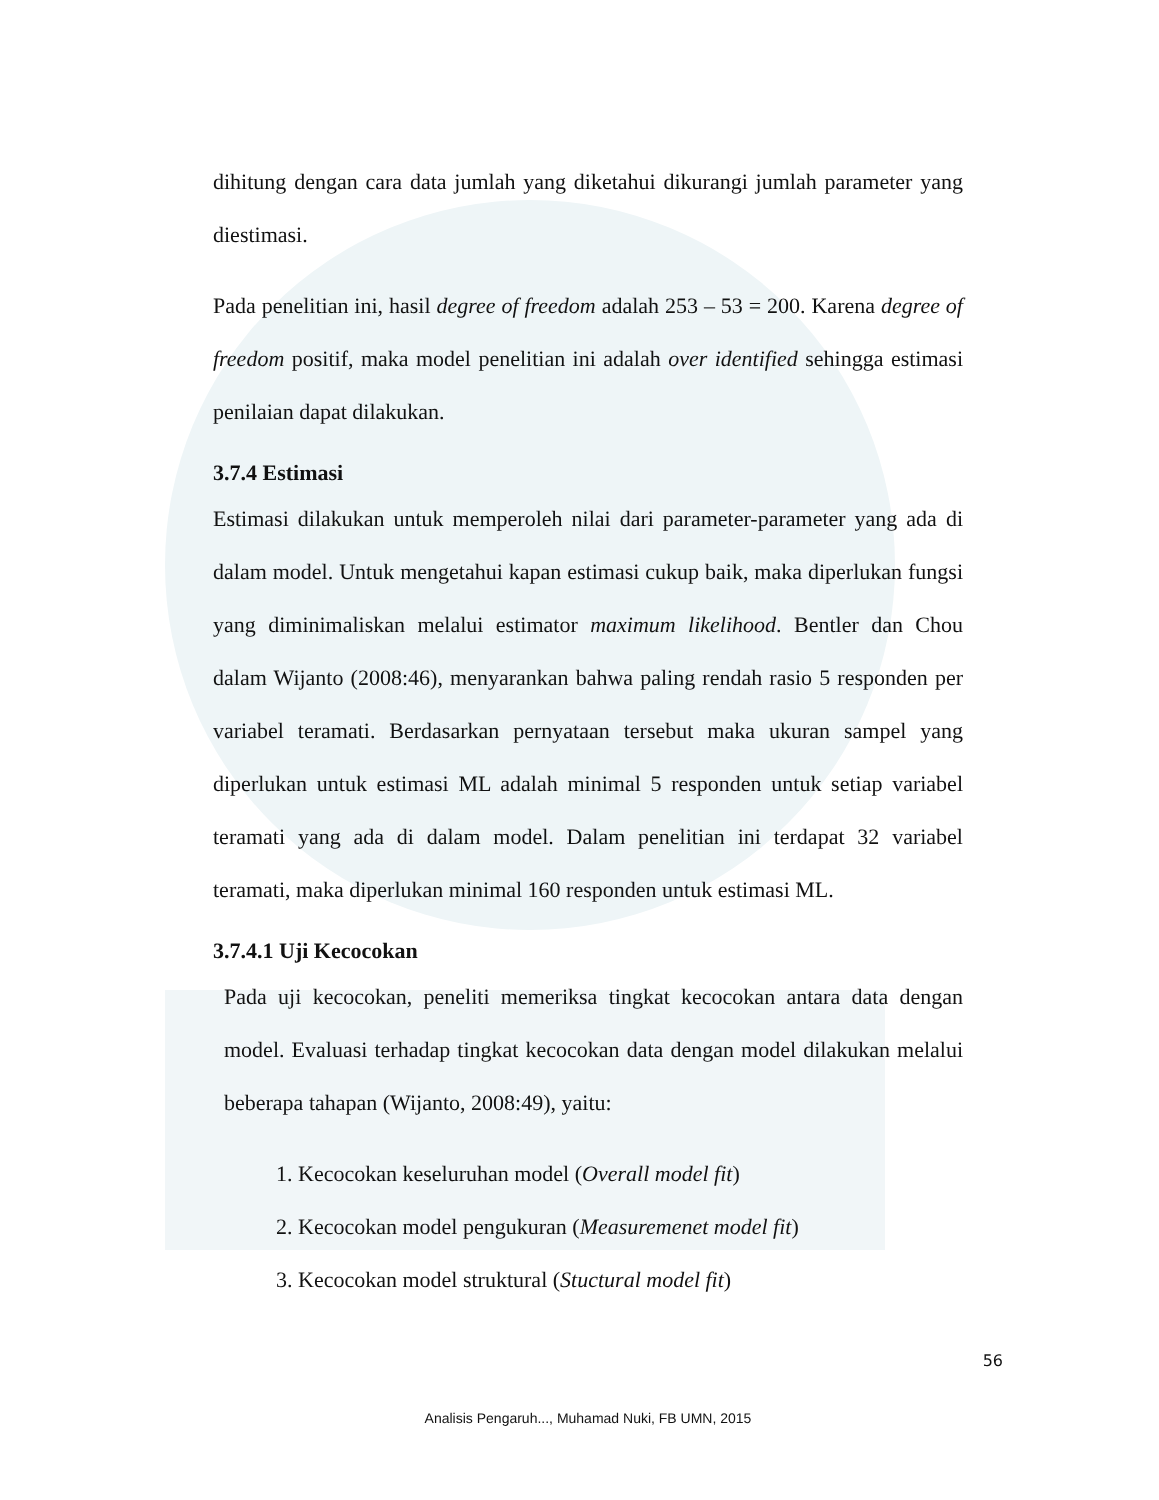dihitung dengan cara data jumlah yang diketahui dikurangi jumlah parameter yang diestimasi.
Pada penelitian ini, hasil degree of freedom adalah 253 – 53 = 200. Karena degree of freedom positif, maka model penelitian ini adalah over identified sehingga estimasi penilaian dapat dilakukan.
3.7.4 Estimasi
Estimasi dilakukan untuk memperoleh nilai dari parameter-parameter yang ada di dalam model. Untuk mengetahui kapan estimasi cukup baik, maka diperlukan fungsi yang diminimaliskan melalui estimator maximum likelihood. Bentler dan Chou dalam Wijanto (2008:46), menyarankan bahwa paling rendah rasio 5 responden per variabel teramati. Berdasarkan pernyataan tersebut maka ukuran sampel yang diperlukan untuk estimasi ML adalah minimal 5 responden untuk setiap variabel teramati yang ada di dalam model. Dalam penelitian ini terdapat 32 variabel teramati, maka diperlukan minimal 160 responden untuk estimasi ML.
3.7.4.1 Uji Kecocokan
Pada uji kecocokan, peneliti memeriksa tingkat kecocokan antara data dengan model. Evaluasi terhadap tingkat kecocokan data dengan model dilakukan melalui beberapa tahapan (Wijanto, 2008:49), yaitu:
1. Kecocokan keseluruhan model (Overall model fit)
2. Kecocokan model pengukuran (Measuremenet model fit)
3. Kecocokan model struktural (Stuctural model fit)
56
Analisis Pengaruh..., Muhamad Nuki, FB UMN, 2015